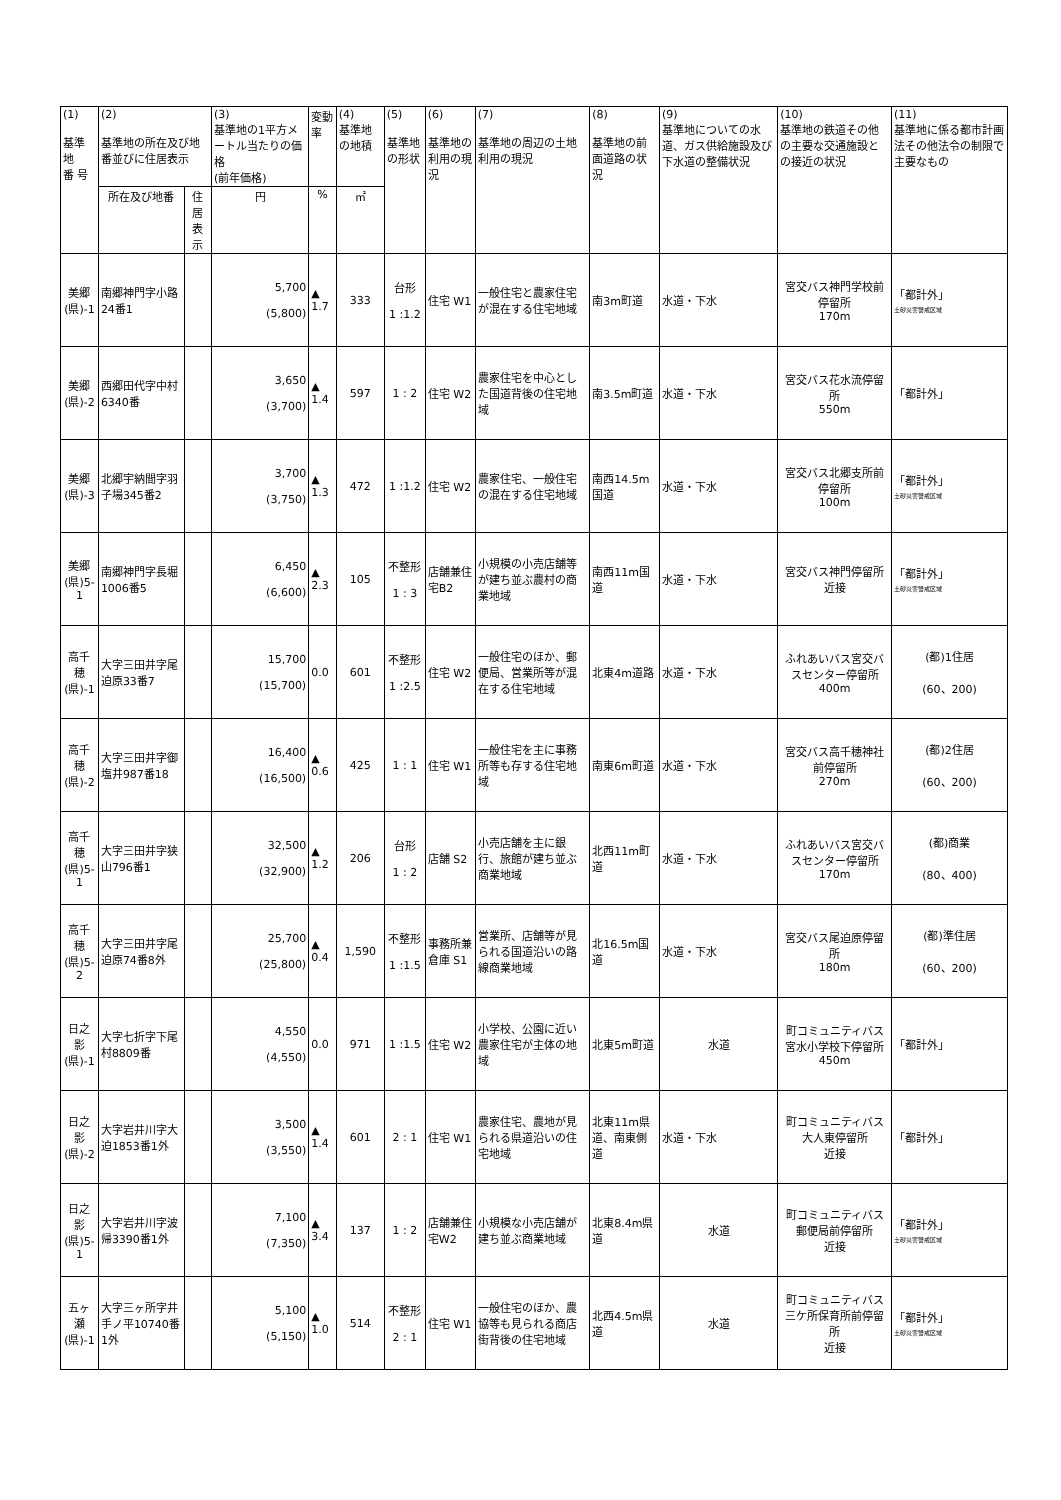| (1) 基準地 番 号 | (2) 基準地の所在及び地番並びに住居表示 | | (3) 基準地の1平方メートル当たりの価格 (前年価格) | 変動率 | (4) 基準地の地積 | (5) 基準地の形状 | (6) 基準地の利用の現況 | (7) 基準地の周辺の土地利用の現況 | (8) 基準地の前面道路の状況 | (9) 基準地についての水道、ガス供給施設及び下水道の整備状況 | (10) 基準地の鉄道その他の主要な交通施設との接近の状況 | (11) 基準地に係る都市計画法その他法令の制限で主要なもの |
| --- | --- | --- | --- | --- | --- | --- | --- | --- | --- | --- | --- | --- |
| | 所在及び地番 | 住居表示 | 円 | % | ㎡ | | | | | | | |
| 美郷 (県)-1 | 南郷神門字小路24番1 | | 5,700 (5,800) | ▲ 1.7 | 333 | 台形 1 :1.2 | 住宅 W1 | 一般住宅と農家住宅が混在する住宅地域 | 南3m町道 | 水道・下水 | 宮交バス神門学校前停留所 170m | 「都計外」 土砂災害警戒区域 |
| 美郷 (県)-2 | 西郷田代字中村6340番 | | 3,650 (3,700) | ▲ 1.4 | 597 | 1 : 2 | 住宅 W2 | 農家住宅を中心とした国道背後の住宅地域 | 南3.5m町道 | 水道・下水 | 宮交バス花水流停留所 550m | 「都計外」 |
| 美郷 (県)-3 | 北郷宇納間字羽子場345番2 | | 3,700 (3,750) | ▲ 1.3 | 472 | 1 :1.2 | 住宅 W2 | 農家住宅、一般住宅の混在する住宅地域 | 南西14.5m国道 | 水道・下水 | 宮交バス北郷支所前停留所 100m | 「都計外」 土砂災害警戒区域 |
| 美郷 (県)5-1 | 南郷神門字長堀1006番5 | | 6,450 (6,600) | ▲ 2.3 | 105 | 不整形 1 : 3 | 店舗兼住宅B2 | 小規模の小売店舗等が建ち並ぶ農村の商業地域 | 南西11m国道 | 水道・下水 | 宮交バス神門停留所 近接 | 「都計外」 土砂災害警戒区域 |
| 高千穂 (県)-1 | 大字三田井字尾迫原33番7 | | 15,700 (15,700) | 0.0 | 601 | 不整形 1 :2.5 | 住宅 W2 | 一般住宅のほか、郵便局、営業所等が混在する住宅地域 | 北東4m道路 | 水道・下水 | ふれあいバス宮交バスセンター停留所 400m | (都)1住居 (60、200) |
| 高千穂 (県)-2 | 大字三田井字御塩井987番18 | | 16,400 (16,500) | ▲ 0.6 | 425 | 1 : 1 | 住宅 W1 | 一般住宅を主に事務所等も存する住宅地域 | 南東6m町道 | 水道・下水 | 宮交バス高千穂神社前停留所 270m | (都)2住居 (60、200) |
| 高千穂 (県)5-1 | 大字三田井字狭山796番1 | | 32,500 (32,900) | ▲ 1.2 | 206 | 台形 1 : 2 | 店舗 S2 | 小売店舗を主に銀行、旅館が建ち並ぶ商業地域 | 北西11m町道 | 水道・下水 | ふれあいバス宮交バスセンター停留所 170m | (都)商業 (80、400) |
| 高千穂 (県)5-2 | 大字三田井字尾迫原74番8外 | | 25,700 (25,800) | ▲ 0.4 | 1,590 | 不整形 1 :1.5 | 事務所兼倉庫 S1 | 営業所、店舗等が見られる国道沿いの路線商業地域 | 北16.5m国道 | 水道・下水 | 宮交バス尾迫原停留所 180m | (都)準住居 (60、200) |
| 日之影 (県)-1 | 大字七折字下尾村8809番 | | 4,550 (4,550) | 0.0 | 971 | 1 :1.5 | 住宅 W2 | 小学校、公園に近い農家住宅が主体の地域 | 北東5m町道 | 水道 | 町コミュニティバス宮水小学校下停留所 450m | 「都計外」 |
| 日之影 (県)-2 | 大字岩井川字大迫1853番1外 | | 3,500 (3,550) | ▲ 1.4 | 601 | 2 : 1 | 住宅 W1 | 農家住宅、農地が見られる県道沿いの住宅地域 | 北東11m県道、南東側道 | 水道・下水 | 町コミュニティバス大人東停留所 近接 | 「都計外」 |
| 日之影 (県)5-1 | 大字岩井川字波帰3390番1外 | | 7,100 (7,350) | ▲ 3.4 | 137 | 1 : 2 | 店舗兼住宅W2 | 小規模な小売店舗が建ち並ぶ商業地域 | 北東8.4m県道 | 水道 | 町コミュニティバス郵便局前停留所 近接 | 「都計外」 土砂災害警戒区域 |
| 五ヶ瀬 (県)-1 | 大字三ヶ所字井手ノ平10740番1外 | | 5,100 (5,150) | ▲ 1.0 | 514 | 不整形 2 : 1 | 住宅 W1 | 一般住宅のほか、農協等も見られる商店街背後の住宅地域 | 北西4.5m県道 | 水道 | 町コミュニティバス三ケ所保育所前停留所 近接 | 「都計外」 土砂災害警戒区域 |